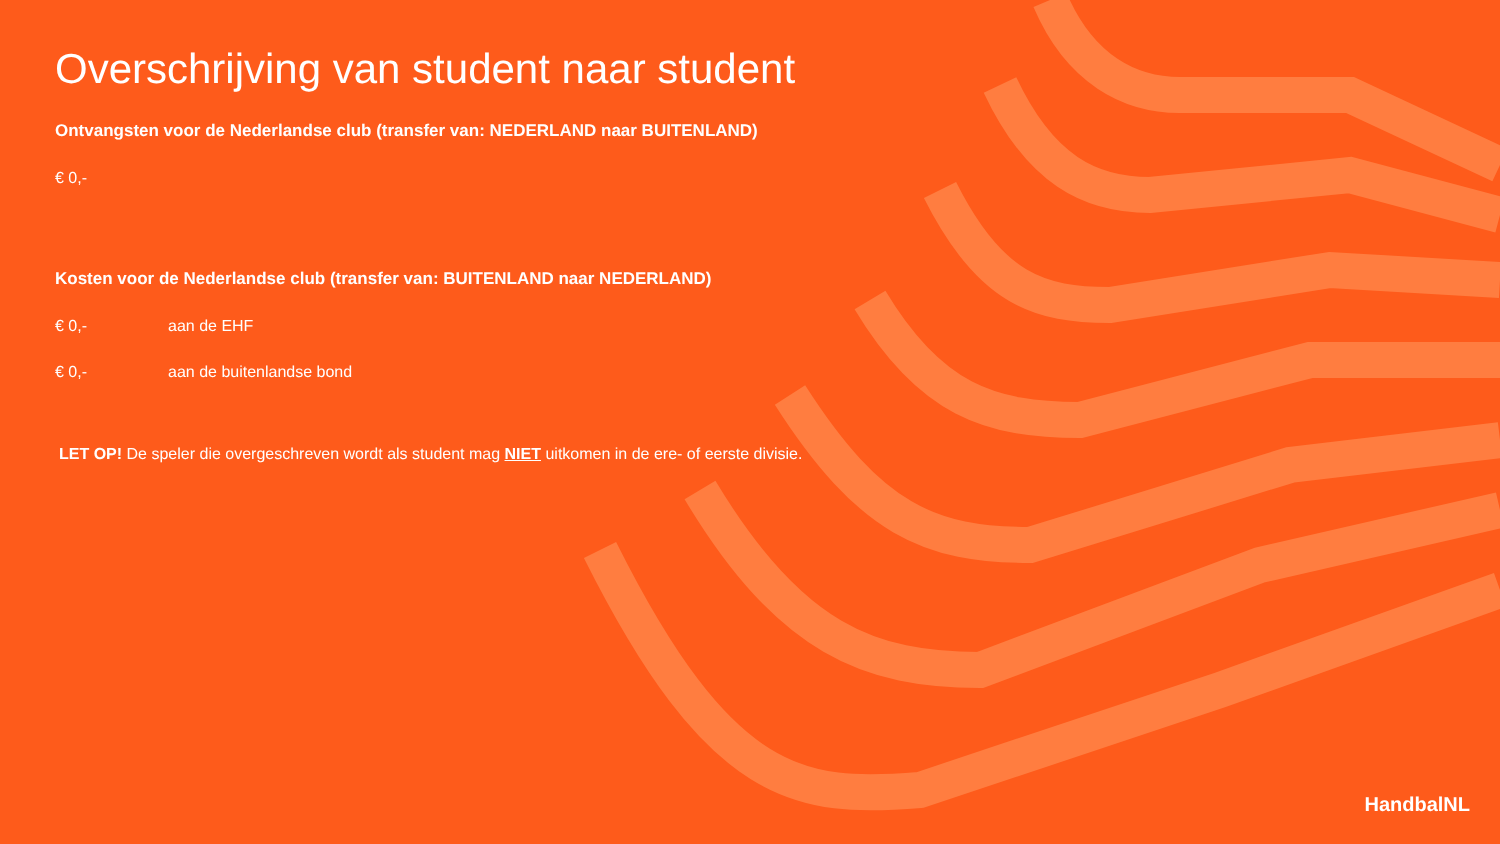Overschrijving van student naar student
Ontvangsten voor de Nederlandse club (transfer van: NEDERLAND naar BUITENLAND)
€ 0,-
Kosten voor de Nederlandse club (transfer van: BUITENLAND naar NEDERLAND)
€ 0,- aan de EHF
€ 0,- aan de buitenlandse bond
LET OP! De speler die overgeschreven wordt als student mag NIET uitkomen in de ere- of eerste divisie.
HandbalNL